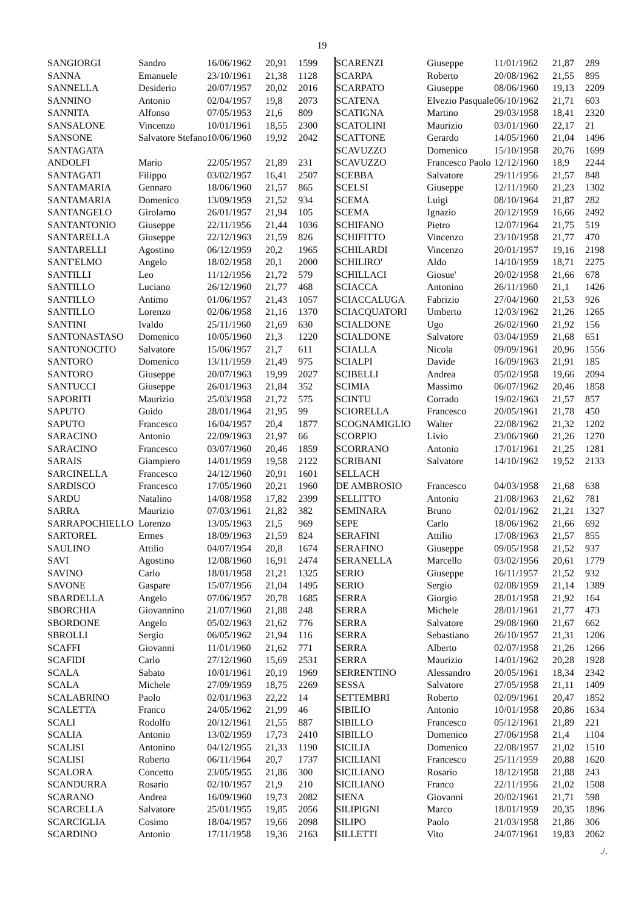19
| SANGIORGI | Sandro | 16/06/1962 | 20,91 | 1599 |
| SANNA | Emanuele | 23/10/1961 | 21,38 | 1128 |
| SANNELLA | Desiderio | 20/07/1957 | 20,02 | 2016 |
| SANNINO | Antonio | 02/04/1957 | 19,8 | 2073 |
| SANNITA | Alfonso | 07/05/1953 | 21,6 | 809 |
| SANSALONE | Vincenzo | 10/01/1961 | 18,55 | 2300 |
| SANSONE | Salvatore Stefano | 10/06/1960 | 19,92 | 2042 |
| SANTAGATA | | | | |
| ANDOLFI | Mario | 22/05/1957 | 21,89 | 231 |
| SANTAGATI | Filippo | 03/02/1957 | 16,41 | 2507 |
| SANTAMARIA | Gennaro | 18/06/1960 | 21,57 | 865 |
| SANTAMARIA | Domenico | 13/09/1959 | 21,52 | 934 |
| SANTANGELO | Girolamo | 26/01/1957 | 21,94 | 105 |
| SANTANTONIO | Giuseppe | 22/11/1956 | 21,44 | 1036 |
| SANTARELLA | Giuseppe | 22/12/1963 | 21,59 | 826 |
| SANTARELLI | Agostino | 06/12/1959 | 20,2 | 1965 |
| SANT'ELMO | Angelo | 18/02/1958 | 20,1 | 2000 |
| SANTILLI | Leo | 11/12/1956 | 21,72 | 579 |
| SANTILLO | Luciano | 26/12/1960 | 21,77 | 468 |
| SANTILLO | Antimo | 01/06/1957 | 21,43 | 1057 |
| SANTILLO | Lorenzo | 02/06/1958 | 21,16 | 1370 |
| SANTINI | Ivaldo | 25/11/1960 | 21,69 | 630 |
| SANTONASTASO | Domenico | 10/05/1960 | 21,3 | 1220 |
| SANTONOCITO | Salvatore | 15/06/1957 | 21,7 | 611 |
| SANTORO | Domenico | 13/11/1959 | 21,49 | 975 |
| SANTORO | Giuseppe | 20/07/1963 | 19,99 | 2027 |
| SANTUCCI | Giuseppe | 26/01/1963 | 21,84 | 352 |
| SAPORITI | Maurizio | 25/03/1958 | 21,72 | 575 |
| SAPUTO | Guido | 28/01/1964 | 21,95 | 99 |
| SAPUTO | Francesco | 16/04/1957 | 20,4 | 1877 |
| SARACINO | Antonio | 22/09/1963 | 21,97 | 66 |
| SARACINO | Francesco | 03/07/1960 | 20,46 | 1859 |
| SARAIS | Giampiero | 14/01/1959 | 19,58 | 2122 |
| SARCINELLA | Francesco | 24/12/1960 | 20,91 | 1601 |
| SARDISCO | Francesco | 17/05/1960 | 20,21 | 1960 |
| SARDU | Natalino | 14/08/1958 | 17,82 | 2399 |
| SARRA | Maurizio | 07/03/1961 | 21,82 | 382 |
| SARRAPOCHIELLO | Lorenzo | 13/05/1963 | 21,5 | 969 |
| SARTOREL | Ermes | 18/09/1963 | 21,59 | 824 |
| SAULINO | Attilio | 04/07/1954 | 20,8 | 1674 |
| SAVI | Agostino | 12/08/1960 | 16,91 | 2474 |
| SAVINO | Carlo | 18/01/1958 | 21,21 | 1325 |
| SAVONE | Gaspare | 15/07/1956 | 21,04 | 1495 |
| SBARDELLA | Angelo | 07/06/1957 | 20,78 | 1685 |
| SBORCHIA | Giovannino | 21/07/1960 | 21,88 | 248 |
| SBORDONE | Angelo | 05/02/1963 | 21,62 | 776 |
| SBROLLI | Sergio | 06/05/1962 | 21,94 | 116 |
| SCAFFI | Giovanni | 11/01/1960 | 21,62 | 771 |
| SCAFIDI | Carlo | 27/12/1960 | 15,69 | 2531 |
| SCALA | Sabato | 10/01/1961 | 20,19 | 1969 |
| SCALA | Michele | 27/09/1959 | 18,75 | 2269 |
| SCALABRINO | Paolo | 02/01/1963 | 22,22 | 14 |
| SCALETTA | Franco | 24/05/1962 | 21,99 | 46 |
| SCALI | Rodolfo | 20/12/1961 | 21,55 | 887 |
| SCALIA | Antonio | 13/02/1959 | 17,73 | 2410 |
| SCALISI | Antonino | 04/12/1955 | 21,33 | 1190 |
| SCALISI | Roberto | 06/11/1964 | 20,7 | 1737 |
| SCALORA | Concetto | 23/05/1955 | 21,86 | 300 |
| SCANDURRA | Rosario | 02/10/1957 | 21,9 | 210 |
| SCARANO | Andrea | 16/09/1960 | 19,73 | 2082 |
| SCARCELLA | Salvatore | 25/01/1955 | 19,85 | 2056 |
| SCARCIGLIA | Cosimo | 18/04/1957 | 19,66 | 2098 |
| SCARDINO | Antonio | 17/11/1958 | 19,36 | 2163 |
| SCARENZI | Giuseppe | 11/01/1962 | 21,87 | 289 |
| SCARPA | Roberto | 20/08/1962 | 21,55 | 895 |
| SCARPATO | Giuseppe | 08/06/1960 | 19,13 | 2209 |
| SCATENA | Elvezio Pasquale | 06/10/1962 | 21,71 | 603 |
| SCATIGNA | Martino | 29/03/1958 | 18,41 | 2320 |
| SCATOLINI | Maurizio | 03/01/1960 | 22,17 | 21 |
| SCATTONE | Gerardo | 14/05/1960 | 21,04 | 1496 |
| SCAVUZZO | Domenico | 15/10/1958 | 20,76 | 1699 |
| SCAVUZZO | Francesco Paolo | 12/12/1960 | 18,9 | 2244 |
| SCEBBA | Salvatore | 29/11/1956 | 21,57 | 848 |
| SCELSI | Giuseppe | 12/11/1960 | 21,23 | 1302 |
| SCEMA | Luigi | 08/10/1964 | 21,87 | 282 |
| SCEMA | Ignazio | 20/12/1959 | 16,66 | 2492 |
| SCHIFANO | Pietro | 12/07/1964 | 21,75 | 519 |
| SCHIFITTO | Vincenzo | 23/10/1958 | 21,77 | 470 |
| SCHILARDI | Vincenzo | 20/01/1957 | 19,16 | 2198 |
| SCHILIRO' | Aldo | 14/10/1959 | 18,71 | 2275 |
| SCHILLACI | Giosue' | 20/02/1958 | 21,66 | 678 |
| SCIACCA | Antonino | 26/11/1960 | 21,1 | 1426 |
| SCIACCALUGA | Fabrizio | 27/04/1960 | 21,53 | 926 |
| SCIACQUATORI | Umberto | 12/03/1962 | 21,26 | 1265 |
| SCIALDONE | Ugo | 26/02/1960 | 21,92 | 156 |
| SCIALDONE | Salvatore | 03/04/1959 | 21,68 | 651 |
| SCIALLA | Nicola | 09/09/1961 | 20,96 | 1556 |
| SCIALPI | Davide | 16/09/1963 | 21,91 | 185 |
| SCIBELLI | Andrea | 05/02/1958 | 19,66 | 2094 |
| SCIMIA | Massimo | 06/07/1962 | 20,46 | 1858 |
| SCINTU | Corrado | 19/02/1963 | 21,57 | 857 |
| SCIORELLA | Francesco | 20/05/1961 | 21,78 | 450 |
| SCOGNAMIGLIO | Walter | 22/08/1962 | 21,32 | 1202 |
| SCORPIO | Livio | 23/06/1960 | 21,26 | 1270 |
| SCORRANO | Antonio | 17/01/1961 | 21,25 | 1281 |
| SCRIBANI | Salvatore | 14/10/1962 | 19,52 | 2133 |
| SELLACH | | | | |
| DE AMBROSIO | Francesco | 04/03/1958 | 21,68 | 638 |
| SELLITTO | Antonio | 21/08/1963 | 21,62 | 781 |
| SEMINARA | Bruno | 02/01/1962 | 21,21 | 1327 |
| SEPE | Carlo | 18/06/1962 | 21,66 | 692 |
| SERAFINI | Attilio | 17/08/1963 | 21,57 | 855 |
| SERAFINO | Giuseppe | 09/05/1958 | 21,52 | 937 |
| SERANELLA | Marcello | 03/02/1956 | 20,61 | 1779 |
| SERIO | Giuseppe | 16/11/1957 | 21,52 | 932 |
| SERIO | Sergio | 02/08/1959 | 21,14 | 1389 |
| SERRA | Giorgio | 28/01/1958 | 21,92 | 164 |
| SERRA | Michele | 28/01/1961 | 21,77 | 473 |
| SERRA | Salvatore | 29/08/1960 | 21,67 | 662 |
| SERRA | Sebastiano | 26/10/1957 | 21,31 | 1206 |
| SERRA | Alberto | 02/07/1958 | 21,26 | 1266 |
| SERRA | Maurizio | 14/01/1962 | 20,28 | 1928 |
| SERRENTINO | Alessandro | 20/05/1961 | 18,34 | 2342 |
| SESSA | Salvatore | 27/05/1958 | 21,11 | 1409 |
| SETTEMBRI | Roberto | 02/09/1961 | 20,47 | 1852 |
| SIBILIO | Antonio | 10/01/1958 | 20,86 | 1634 |
| SIBILLO | Francesco | 05/12/1961 | 21,89 | 221 |
| SIBILLO | Domenico | 27/06/1958 | 21,4 | 1104 |
| SICILIA | Domenico | 22/08/1957 | 21,02 | 1510 |
| SICILIANI | Francesco | 25/11/1959 | 20,88 | 1620 |
| SICILIANO | Rosario | 18/12/1958 | 21,88 | 243 |
| SICILIANO | Franco | 22/11/1956 | 21,02 | 1508 |
| SIENA | Giovanni | 20/02/1961 | 21,71 | 598 |
| SILIPIGNI | Marco | 18/01/1959 | 20,35 | 1896 |
| SILIPO | Paolo | 21/03/1958 | 21,86 | 306 |
| SILLETTI | Vito | 24/07/1961 | 19,83 | 2062 |
./.